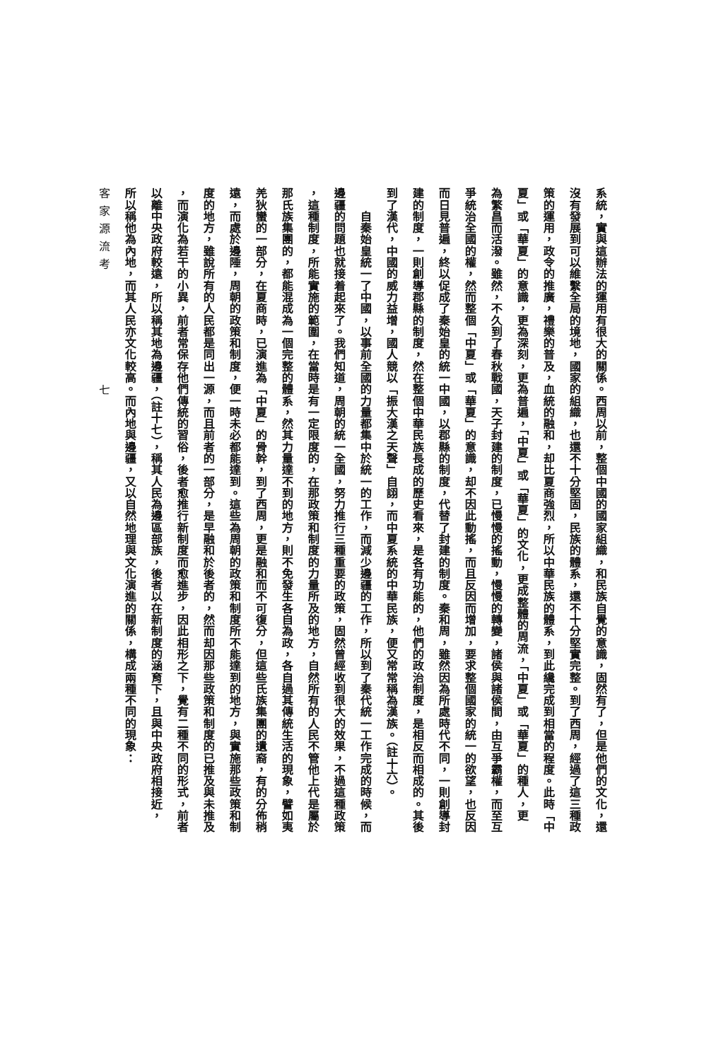系統，實與這辦法的運用有很大的關係。西周以前，整個中國的國家組織，和民族自覺的意識，固然有了，但是他們的文化，還
沒有發展到可以維繫全局的境地，國家的組織，也還不十分堅固，民族的體系，還不十分堅實完整。到了西周，經過了這三種政
策的運用，政令的推廣，禮樂的普及，血統的融和，却比夏商強烈，所以中華民族的體系，到此纔完成到相當的程度。此時「中
夏」或「華夏」的意識，更為深刻，更為普遍，「中夏」或「華夏」的文化，更成整體的周流，「中夏」或「華夏」的種人，更
為繁昌而活潑。雖然，不久到了春秋戰國，天子封建的制度，已慢慢的搖動，慢慢的轉變，諸侯與諸侯間，由互爭霸權，而至互
爭統治全國的權，然而整個「中夏」或「華夏」的意識，却不因此動搖，而且反因而增加，要求整個國家的統一的欲望，也反因
而日見普遍，終以促成了秦始皇的統一中國，以郡縣的制度，代替了封建的制度。秦和周，雖然因為所處時代不同，一則創導封
建的制度，一則創導郡縣的制度，然在整個中華民族長成的歷史看來，是各有功能的，他們的政治制度，是相反而相成的。其後
到了漢代，中國的威力益增，國人競以「振大漢之天聲」自詡，而中夏系統的中華民族，便又常常稱為漢族。（註十六）。
　　自秦始皇統一了中國，以事前全國的力量都集中於統一的工作，而減少邊疆的工作，所以到了秦代統一工作完成的時候，而
邊疆的問題也就接着起來了。我們知道，周朝的統一全國，努力推行三種重要的政策，固然曾經收到很大的效果，不過這種政策
，這種制度，所能實施的範圍，在當時是有一定限度的，在那政策和制度的力量所及的地方，自然所有的人民不管他上代是屬於
那氏族集團的，都能混成為一個完整的體系，然其力量達不到的地方，則不免發生各自為政，各自過其傳統生活的現象，譬如夷
羌狄蠻的一部分，在夏商時，已演進為「中夏」的骨幹，到了西周，更是融和而不可復分，但這些氏族集團的遺裔，有的分佈稍
遠，而處於邊陲，周朝的政策和制度，便一時未必都能達到。這些為周朝的政策和制度所不能達到的地方，與實施那些政策和制
度的地方，雖說所有的人民都是同出一源，而且前者的一部分，是早融和於後者的，然而却因那些政策和制度的已推及與未推及
，而演化為若干的小異，前者常保存他們傳統的習俗，後者愈推行新制度而愈進步，因此相形之下，覺有二種不同的形式，前者
以離中央政府較遠，所以稱其地為邊疆，（註十七），稱其人民為邊區部族，後者以在新制度的涵育下，且與中央政府相接近，
所以稱他為內地，而其人民亦文化較高。而內地與邊疆，又以自然地理與文化演進的關係，構成兩種不同的現象：
客家源流考 七